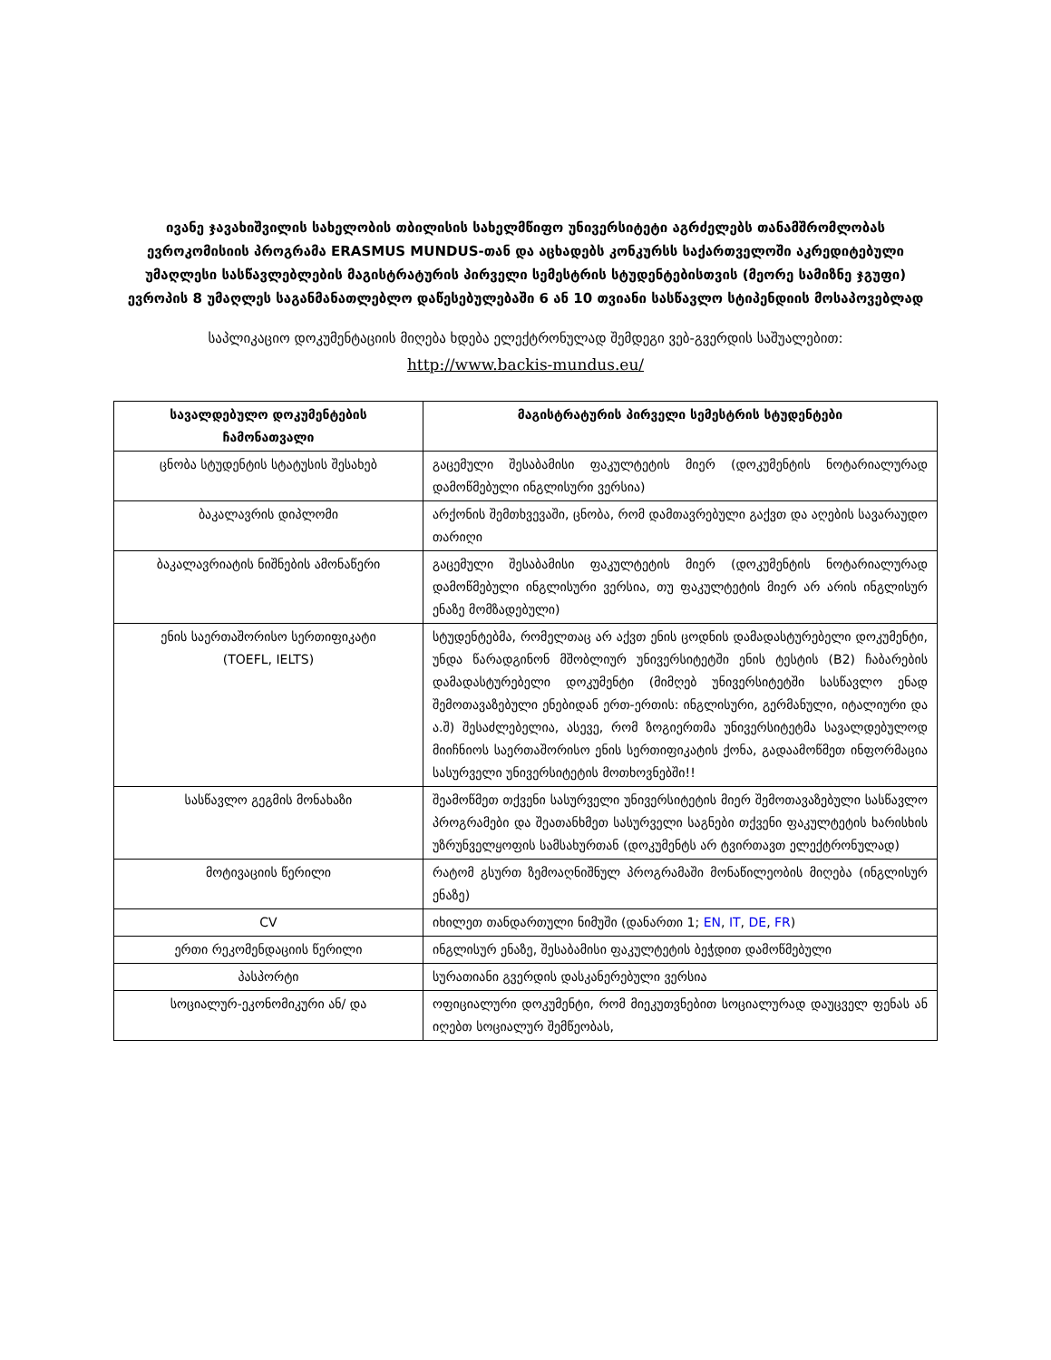ივანე ჯავახიშვილის სახელობის თბილისის სახელმწიფო უნივერსიტეტი აგრძელებს თანამშრომლობას ევროკომისიის პროგრამა ERASMUS MUNDUS-თან და აცხადებს კონკურსს საქართველოში აკრედიტებული უმაღლესი სასწავლებლების მაგისტრატურის პირველი სემესტრის სტუდენტებისთვის (მეორე სამიზნე ჯგუფი) ევროპის 8 უმაღლეს საგანმანათლებლო დაწესებულებაში 6 ან 10 თვიანი სასწავლო სტიპენდიის მოსაპოვებლად
საპლიკაციო დოკუმენტაციის მიღება ხდება ელექტრონულად შემდეგი ვებ-გვერდის საშუალებით:
http://www.backis-mundus.eu/
| სავალდებულო დოკუმენტების ჩამონათვალი | მაგისტრატურის პირველი სემესტრის სტუდენტები |
| --- | --- |
| ცნობა სტუდენტის სტატუსის შესახებ | გაცემული შესაბამისი ფაკულტეტის მიერ (დოკუმენტის ნოტარიალურად დამოწმებული ინგლისური ვერსია) |
| ბაკალავრის დიპლომი | არქონის შემთხვევაში, ცნობა, რომ დამთავრებული გაქვთ და აღების სავარაუდო თარიღი |
| ბაკალავრიატის ნიშნების ამონაწერი | გაცემული შესაბამისი ფაკულტეტის მიერ (დოკუმენტის ნოტარიალურად დამოწმებული ინგლისური ვერსია, თუ ფაკულტეტის მიერ არ არის ინგლისურ ენაზე მომზადებული) |
| ენის საერთაშორისო სერთიფიკატი (TOEFL, IELTS) | სტუდენტებმა, რომელთაც არ აქვთ ენის ცოდნის დამადასტურებელი დოკუმენტი, უნდა წარადგინონ მშობლიურ უნივერსიტეტში ენის ტესტის (B2) ჩაბარების დამადასტურებელი დოკუმენტი (მიმღებ უნივერსიტეტში სასწავლო ენად შემოთავაზებული ენებიდან ერთ-ერთის: ინგლისური, გერმანული, იტალიური და ა.შ) შესაძლებელია, ასევე, რომ ზოგიერთმა უნივერსიტეტმა სავალდებულოდ მიიჩნიოს საერთაშორისო ენის სერთიფიკატის ქონა, გადაამოწმეთ ინფორმაცია სასურველი უნივერსიტეტის მოთხოვნებში!! |
| სასწავლო გეგმის მონახაზი | შეამოწმეთ თქვენი სასურველი უნივერსიტეტის მიერ შემოთავაზებული სასწავლო პროგრამები და შეათანხმეთ სასურველი საგნები თქვენი ფაკულტეტის ხარისხის უზრუნველყოფის სამსახურთან (დოკუმენტს არ ტვირთავთ ელექტრონულად) |
| მოტივაციის წერილი | რატომ გსურთ ზემოაღნიშნულ პროგრამაში მონაწილეობის მიღება (ინგლისურ ენაზე) |
| CV | იხილეთ თანდართული ნიმუში (დანართი 1; EN , IT , DE , FR ) |
| ერთი რეკომენდაციის წერილი | ინგლისურ ენაზე, შესაბამისი ფაკულტეტის ბეჭდით დამოწმებული |
| პასპორტი | სურათიანი გვერდის დასკანერებული ვერსია |
| სოციალურ-ეკონომიკური ან/ და | ოფიციალური დოკუმენტი, რომ მიეკუთვნებით სოციალურად დაუცველ ფენას ან იღებთ სოციალურ შემწეობას, |